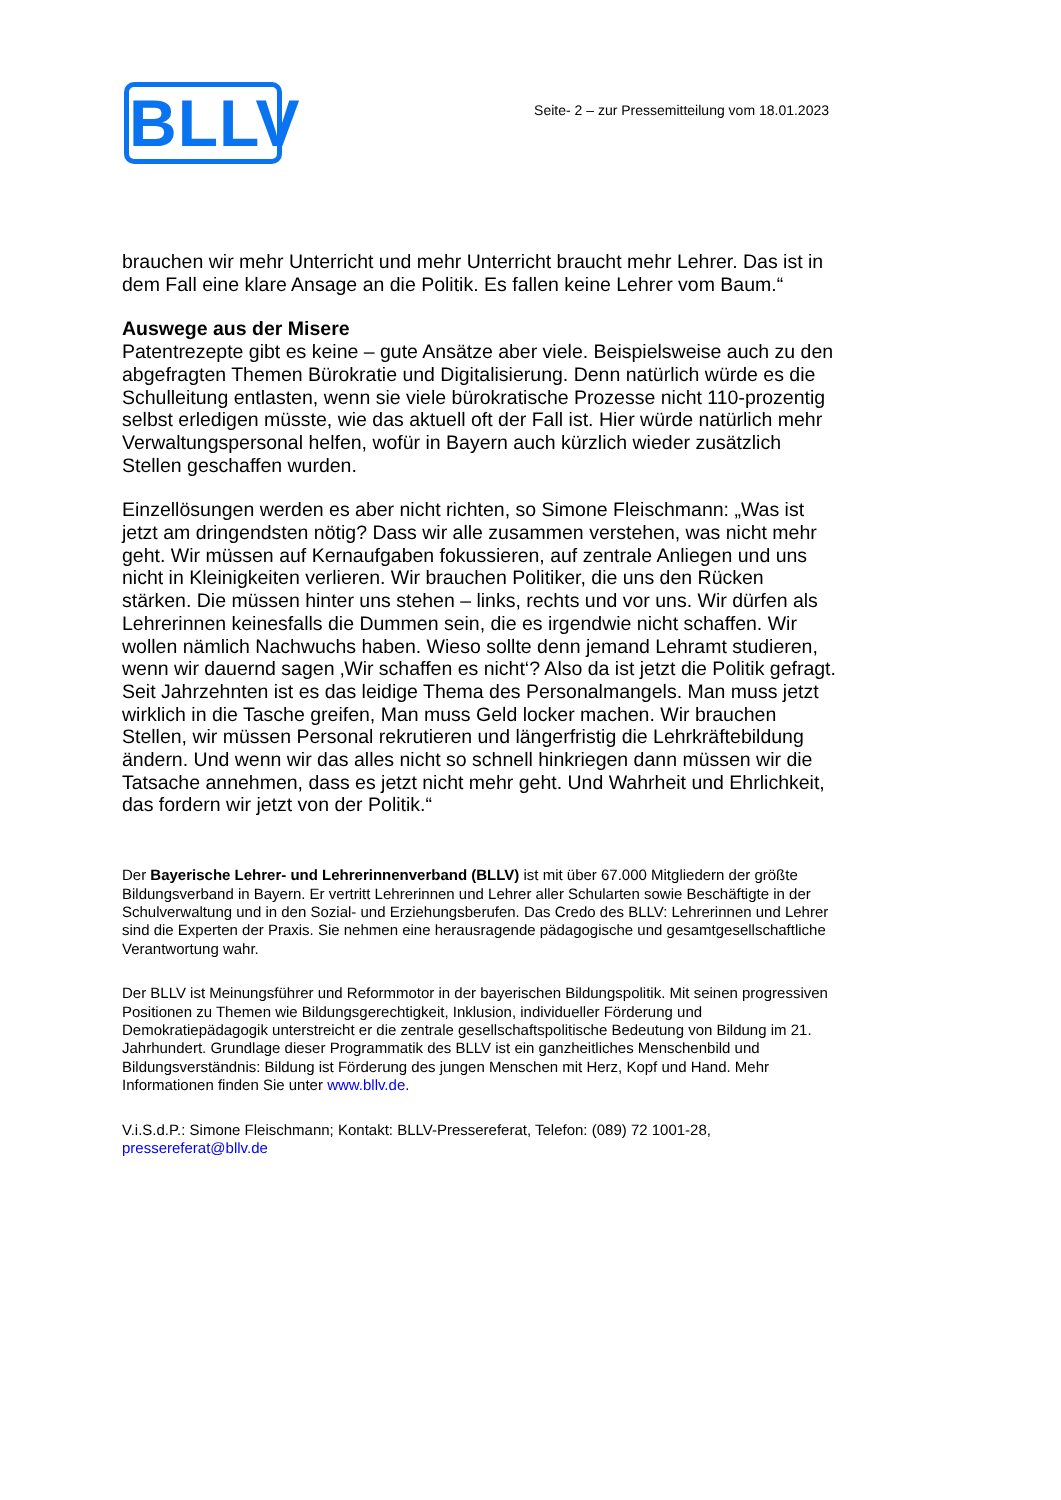BLLV
Seite- 2 – zur Pressemitteilung vom 18.01.2023
brauchen wir mehr Unterricht und mehr Unterricht braucht mehr Lehrer. Das ist in dem Fall eine klare Ansage an die Politik. Es fallen keine Lehrer vom Baum.“
Auswege aus der Misere
Patentrezepte gibt es keine – gute Ansätze aber viele. Beispielsweise auch zu den abgefragten Themen Bürokratie und Digitalisierung. Denn natürlich würde es die Schulleitung entlasten, wenn sie viele bürokratische Prozesse nicht 110-prozentig selbst erledigen müsste, wie das aktuell oft der Fall ist. Hier würde natürlich mehr Verwaltungspersonal helfen, wofür in Bayern auch kürzlich wieder zusätzlich Stellen geschaffen wurden.
Einzellösungen werden es aber nicht richten, so Simone Fleischmann: „Was ist jetzt am dringendsten nötig? Dass wir alle zusammen verstehen, was nicht mehr geht. Wir müssen auf Kernaufgaben fokussieren, auf zentrale Anliegen und uns nicht in Kleinigkeiten verlieren. Wir brauchen Politiker, die uns den Rücken stärken. Die müssen hinter uns stehen – links, rechts und vor uns. Wir dürfen als Lehrerinnen keinesfalls die Dummen sein, die es irgendwie nicht schaffen. Wir wollen nämlich Nachwuchs haben. Wieso sollte denn jemand Lehramt studieren, wenn wir dauernd sagen ‚Wir schaffen es nicht‘? Also da ist jetzt die Politik gefragt. Seit Jahrzehnten ist es das leidige Thema des Personalmangels. Man muss jetzt wirklich in die Tasche greifen, Man muss Geld locker machen. Wir brauchen Stellen, wir müssen Personal rekrutieren und längerfristig die Lehrkräftebildung ändern. Und wenn wir das alles nicht so schnell hinkriegen dann müssen wir die Tatsache annehmen, dass es jetzt nicht mehr geht. Und Wahrheit und Ehrlichkeit, das fordern wir jetzt von der Politik.“
Der Bayerische Lehrer- und Lehrerinnenverband (BLLV) ist mit über 67.000 Mitgliedern der größte Bildungsverband in Bayern. Er vertritt Lehrerinnen und Lehrer aller Schularten sowie Beschäftigte in der Schulverwaltung und in den Sozial- und Erziehungsberufen. Das Credo des BLLV: Lehrerinnen und Lehrer sind die Experten der Praxis. Sie nehmen eine herausragende pädagogische und gesamtgesellschaftliche Verantwortung wahr.
Der BLLV ist Meinungsführer und Reformmotor in der bayerischen Bildungspolitik. Mit seinen progressiven Positionen zu Themen wie Bildungsgerechtigkeit, Inklusion, individueller Förderung und Demokratiepädagogik unterstreicht er die zentrale gesellschaftspolitische Bedeutung von Bildung im 21. Jahrhundert. Grundlage dieser Programmatik des BLLV ist ein ganzheitliches Menschenbild und Bildungsverständnis: Bildung ist Förderung des jungen Menschen mit Herz, Kopf und Hand. Mehr Informationen finden Sie unter www.bllv.de.
V.i.S.d.P.: Simone Fleischmann; Kontakt: BLLV-Pressereferat, Telefon: (089) 72 1001-28, pressereferat@bllv.de